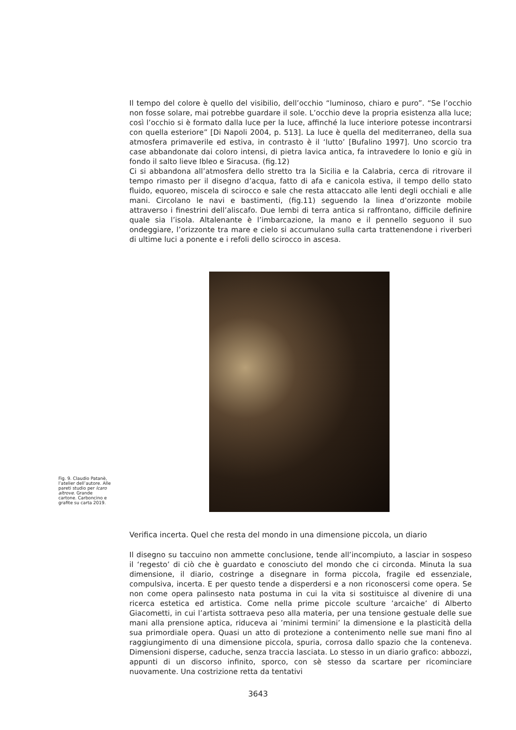Il tempo del colore è quello del visibilio, dell’occhio “luminoso, chiaro e puro”. “Se l’occhio non fosse solare, mai potrebbe guardare il sole. L’occhio deve la propria esistenza alla luce; così l’occhio si è formato dalla luce per la luce, affinché la luce interiore potesse incontrarsi con quella esteriore” [Di Napoli 2004, p. 513]. La luce è quella del mediterraneo, della sua atmosfera primaverile ed estiva, in contrasto è il ‘lutto’ [Bufalino 1997]. Uno scorcio tra case abbandonate dai coloro intensi, di pietra lavica antica, fa intravedere lo Ionio e giù in fondo il salto lieve Ibleo e Siracusa. (fig.12)
Ci si abbandona all’atmosfera dello stretto tra la Sicilia e la Calabria, cerca di ritrovare il tempo rimasto per il disegno d’acqua, fatto di afa e canicola estiva, il tempo dello stato fluido, equoreo, miscela di scirocco e sale che resta attaccato alle lenti degli occhiali e alle mani. Circolano le navi e bastimenti, (fig.11) seguendo la linea d’orizzonte mobile attraverso i finestrini dell’aliscafo. Due lembi di terra antica si raffrontano, difficile definire quale sia l’isola. Altalenante è l’imbarcazione, la mano e il pennello seguono il suo ondeggiare, l’orizzonte tra mare e cielo si accumulano sulla carta trattenendone i riverberi di ultime luci a ponente e i refoli dello scirocco in ascesa.
Fig. 9. Claudio Patanè, l’atelier dell’autore. Alle pareti studio per Icaro altrove. Grande cartone. Carboncino e grafite su carta 2019.
Verifica incerta. Quel che resta del mondo in una dimensione piccola, un diario
Il disegno su taccuino non ammette conclusione, tende all’incompiuto, a lasciar in sospeso il ‘regesto’ di ciò che è guardato e conosciuto del mondo che ci circonda. Minuta la sua dimensione, il diario, costringe a disegnare in forma piccola, fragile ed essenziale, compulsiva, incerta. E per questo tende a disperdersi e a non riconoscersi come opera. Se non come opera palinsesto nata postuma in cui la vita si sostituisce al divenire di una ricerca estetica ed artistica. Come nella prime piccole sculture ’arcaiche’ di Alberto Giacometti, in cui l’artista sottraeva peso alla materia, per una tensione gestuale delle sue mani alla prensione aptica, riduceva ai ’minimi termini’ la dimensione e la plasticità della sua primordiale opera. Quasi un atto di protezione a contenimento nelle sue mani fino al raggiungimento di una dimensione piccola, spuria, corrosa dallo spazio che la conteneva. Dimensioni disperse, caduche, senza traccia lasciata. Lo stesso in un diario grafico: abbozzi, appunti di un discorso infinito, sporco, con sè stesso da scartare per ricominciare nuovamente. Una costrizione retta da tentativi
3643